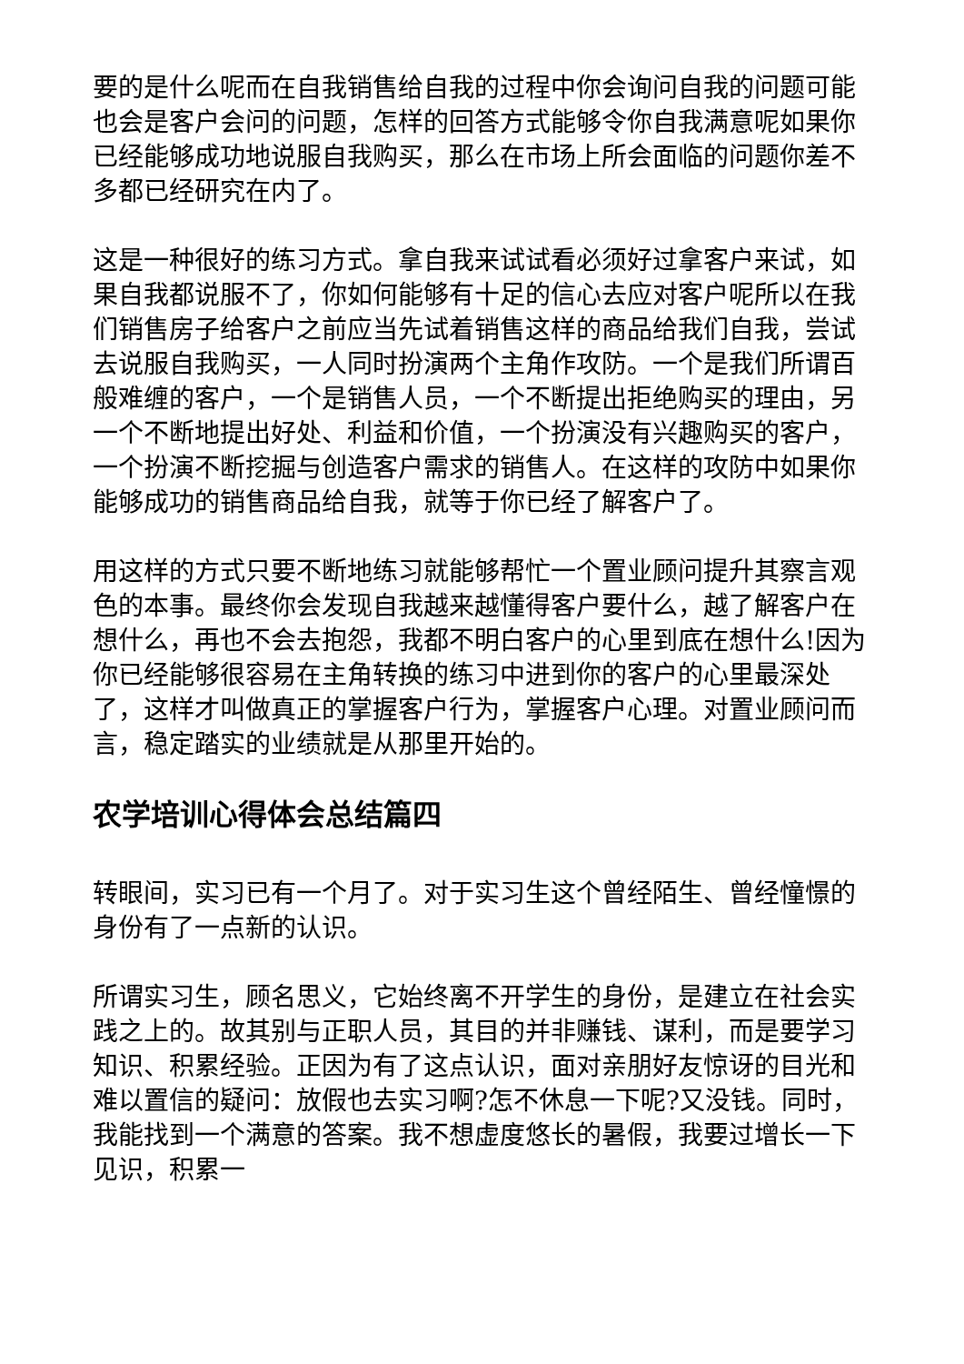要的是什么呢而在自我销售给自我的过程中你会询问自我的问题可能也会是客户会问的问题，怎样的回答方式能够令你自我满意呢如果你已经能够成功地说服自我购买，那么在市场上所会面临的问题你差不多都已经研究在内了。
这是一种很好的练习方式。拿自我来试试看必须好过拿客户来试，如果自我都说服不了，你如何能够有十足的信心去应对客户呢所以在我们销售房子给客户之前应当先试着销售这样的商品给我们自我，尝试去说服自我购买，一人同时扮演两个主角作攻防。一个是我们所谓百般难缠的客户，一个是销售人员，一个不断提出拒绝购买的理由，另一个不断地提出好处、利益和价值，一个扮演没有兴趣购买的客户，一个扮演不断挖掘与创造客户需求的销售人。在这样的攻防中如果你能够成功的销售商品给自我，就等于你已经了解客户了。
用这样的方式只要不断地练习就能够帮忙一个置业顾问提升其察言观色的本事。最终你会发现自我越来越懂得客户要什么，越了解客户在想什么，再也不会去抱怨，我都不明白客户的心里到底在想什么!因为你已经能够很容易在主角转换的练习中进到你的客户的心里最深处了，这样才叫做真正的掌握客户行为，掌握客户心理。对置业顾问而言，稳定踏实的业绩就是从那里开始的。
农学培训心得体会总结篇四
转眼间，实习已有一个月了。对于实习生这个曾经陌生、曾经憧憬的身份有了一点新的认识。
所谓实习生，顾名思义，它始终离不开学生的身份，是建立在社会实践之上的。故其别与正职人员，其目的并非赚钱、谋利，而是要学习知识、积累经验。正因为有了这点认识，面对亲朋好友惊讶的目光和难以置信的疑问：放假也去实习啊?怎不休息一下呢?又没钱。同时，我能找到一个满意的答案。我不想虚度悠长的暑假，我要过增长一下见识，积累一